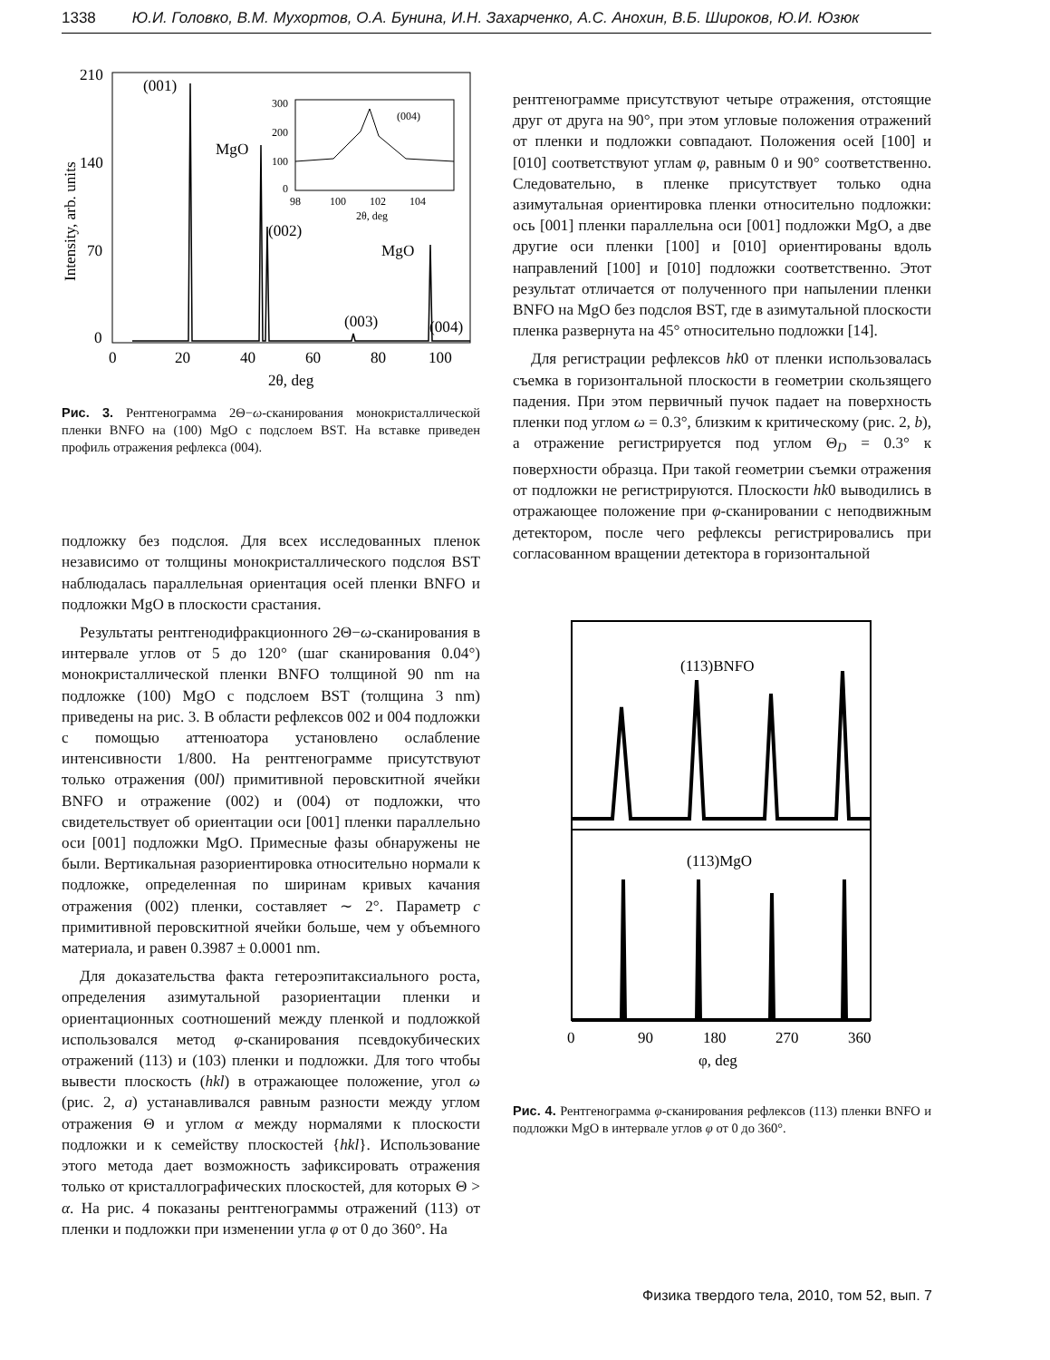1338 Ю.И. Головко, В.М. Мухортов, О.А. Бунина, И.Н. Захарченко, А.С. Анохин, В.Б. Широков, Ю.И. Юзюк
210
140
70
0
0
20
40
60
80
100
2θ, deg
(001)
MgO
(002)
(003)
(004)
MgO
Intensity, arb. units
300
200
100
0
98
100
102
104
2θ, deg
(004)
Рис. 3. Рентгенограмма 2Θ−ω-сканирования монокристаллической пленки BNFO на (100) MgO с подслоем BST. На вставке приведен профиль отражения рефлекса (004).
подложку без подслоя. Для всех исследованных пленок независимо от толщины монокристаллического подслоя BST наблюдалась параллельная ориентация осей пленки BNFO и подложки MgO в плоскости срастания.
Результаты рентгенодифракционного 2Θ−ω-сканирования в интервале углов от 5 до 120° (шаг сканирования 0.04°) монокристаллической пленки BNFO толщиной 90 nm на подложке (100) MgO с подслоем BST (толщина 3 nm) приведены на рис. 3. В области рефлексов 002 и 004 подложки с помощью аттенюатора установлено ослабление интенсивности 1/800. На рентгенограмме присутствуют только отражения (00l) примитивной перовскитной ячейки BNFO и отражение (002) и (004) от подложки, что свидетельствует об ориентации оси [001] пленки параллельно оси [001] подложки MgO. Примесные фазы обнаружены не были. Вертикальная разориентировка относительно нормали к подложке, определенная по ширинам кривых качания отражения (002) пленки, составляет ∼ 2°. Параметр c примитивной перовскитной ячейки больше, чем у объемного материала, и равен 0.3987 ± 0.0001 nm.
Для доказательства факта гетероэпитаксиального роста, определения азимутальной разориентации пленки и ориентационных соотношений между пленкой и подложкой использовался метод φ-сканирования псевдокубических отражений (113) и (103) пленки и подложки. Для того чтобы вывести плоскость (hkl) в отражающее положение, угол ω (рис. 2, a) устанавливался равным разности между углом отражения Θ и углом α между нормалями к плоскости подложки и к семейству плоскостей {hkl}. Использование этого метода дает возможность зафиксировать отражения только от кристаллографических плоскостей, для которых Θ > α. На рис. 4 показаны рентгенограммы отражений (113) от пленки и подложки при изменении угла φ от 0 до 360°. На
рентгенограмме присутствуют четыре отражения, отстоящие друг от друга на 90°, при этом угловые положения отражений от пленки и подложки совпадают. Положения осей [100] и [010] соответствуют углам φ, равным 0 и 90° соответственно. Следовательно, в пленке присутствует только одна азимутальная ориентировка пленки относительно подложки: ось [001] пленки параллельна оси [001] подложки MgO, а две другие оси пленки [100] и [010] ориентированы вдоль направлений [100] и [010] подложки соответственно. Этот результат отличается от полученного при напылении пленки BNFO на MgO без подслоя BST, где в азимутальной плоскости пленка развернута на 45° относительно подложки [14].
Для регистрации рефлексов hk0 от пленки использовалась съемка в горизонтальной плоскости в геометрии скользящего падения. При этом первичный пучок падает на поверхность пленки под углом ω = 0.3°, близким к критическому (рис. 2, b), а отражение регистрируется под углом Θ<sub>D</sub> = 0.3° к поверхности образца. При такой геометрии съемки отражения от подложки не регистрируются. Плоскости hk0 выводились в отражающее положение при φ-сканировании с неподвижным детектором, после чего рефлексы регистрировались при согласованном вращении детектора в горизонтальной
(113)BNFO
(113)MgO
0
90
180
270
360
φ, deg
Рис. 4. Рентгенограмма φ-сканирования рефлексов (113) пленки BNFO и подложки MgO в интервале углов φ от 0 до 360°.
Физика твердого тела, 2010, том 52, вып. 7